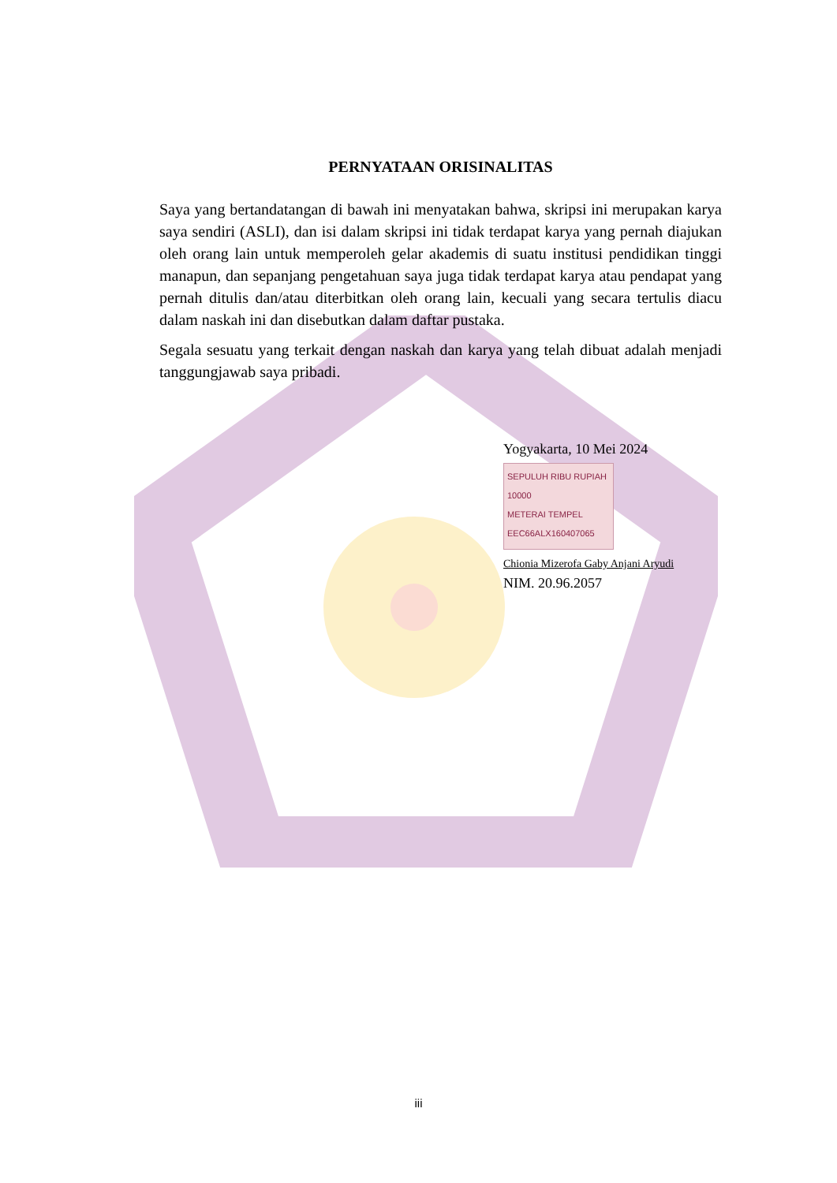PERNYATAAN ORISINALITAS
Saya yang bertandatangan di bawah ini menyatakan bahwa, skripsi ini merupakan karya saya sendiri (ASLI), dan isi dalam skripsi ini tidak terdapat karya yang pernah diajukan oleh orang lain untuk memperoleh gelar akademis di suatu institusi pendidikan tinggi manapun, dan sepanjang pengetahuan saya juga tidak terdapat karya atau pendapat yang pernah ditulis dan/atau diterbitkan oleh orang lain, kecuali yang secara tertulis diacu dalam naskah ini dan disebutkan dalam daftar pustaka.
Segala sesuatu yang terkait dengan naskah dan karya yang telah dibuat adalah menjadi tanggungjawab saya pribadi.
Yogyakarta, 10 Mei 2024
SEPULUH RIBU RUPIAH 10000
METERAI TEMPEL
EEC66ALX160407065
Chionia Mizerofa Gaby Anjani Aryudi
NIM. 20.96.2057
iii